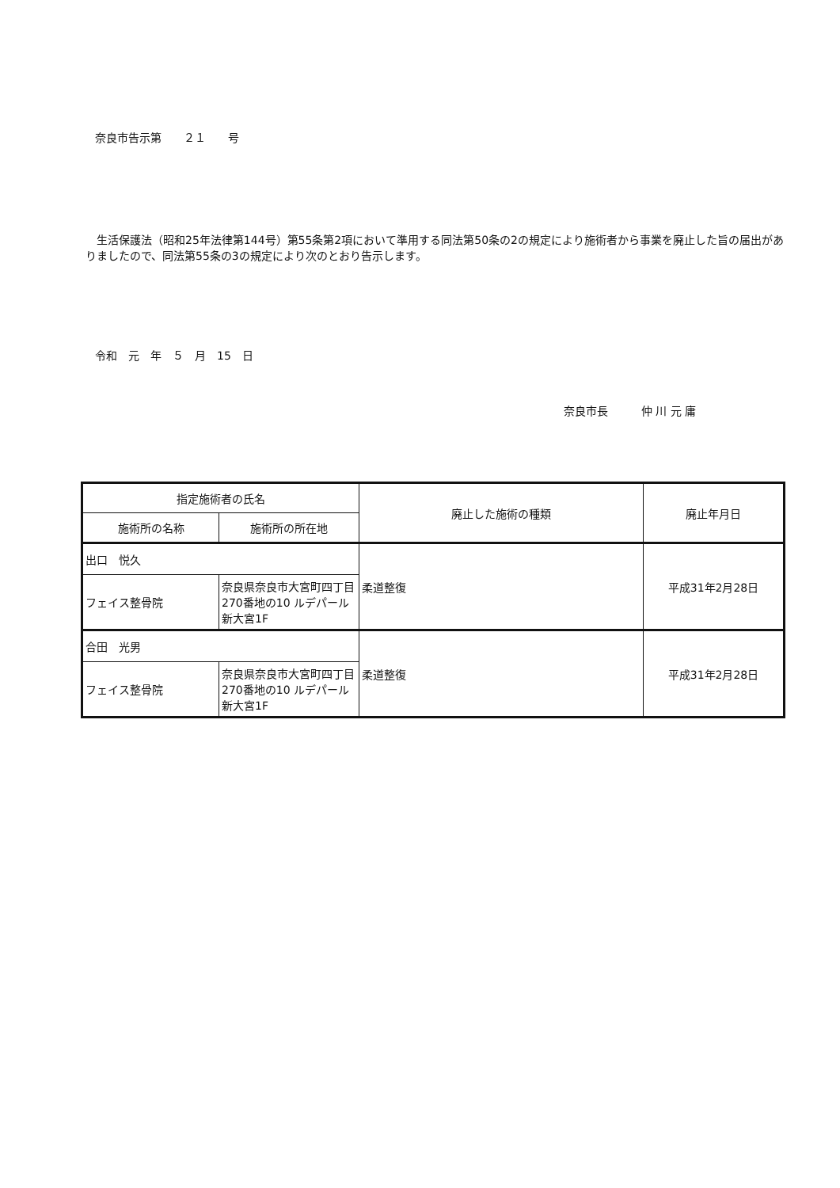奈良市告示第　　２１　　号
　生活保護法（昭和25年法律第144号）第55条第2項において準用する同法第50条の2の規定により施術者から事業を廃止した旨の届出がありましたので、同法第55条の3の規定により次のとおり告示します。
令和　元　年　５　月　15　日
奈良市長　　　仲 川 元 庸
| 指定施術者の氏名 | | 廃止した施術の種類 | 廃止年月日 |
| --- | --- | --- | --- |
| 施術所の名称 | 施術所の所在地 | | |
| 出口 悦久 | | 柔道整復 | 平成31年2月28日 |
| フェイス整骨院 | 奈良県奈良市大宮町四丁目270番地の10 ルデパール新大宮1F | | |
| 合田 光男 | | 柔道整復 | 平成31年2月28日 |
| フェイス整骨院 | 奈良県奈良市大宮町四丁目270番地の10 ルデパール新大宮1F | | |